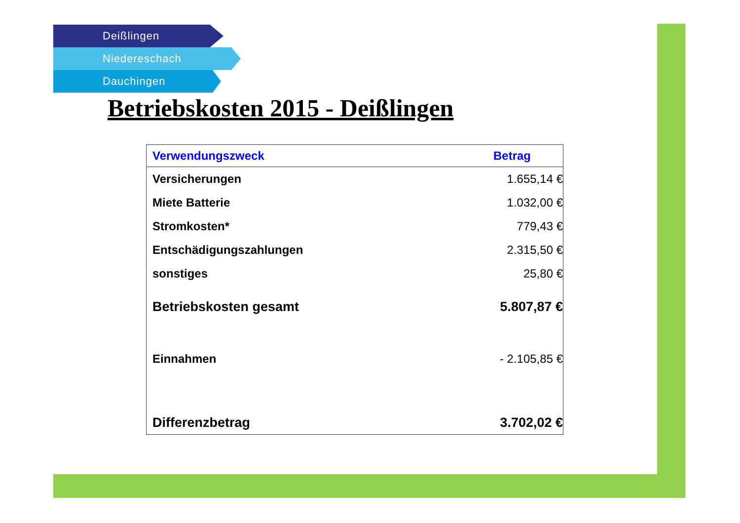Deißlingen
Niedereschach
Dauchingen
Betriebskosten 2015 - Deißlingen
| Verwendungszweck | Betrag |
| --- | --- |
| Versicherungen | 1.655,14 € |
| Miete Batterie | 1.032,00 € |
| Stromkosten* | 779,43 € |
| Entschädigungszahlungen | 2.315,50 € |
| sonstiges | 25,80 € |
| Betriebskosten gesamt | 5.807,87 € |
| Einnahmen | - 2.105,85 € |
| Differenzbetrag | 3.702,02 € |